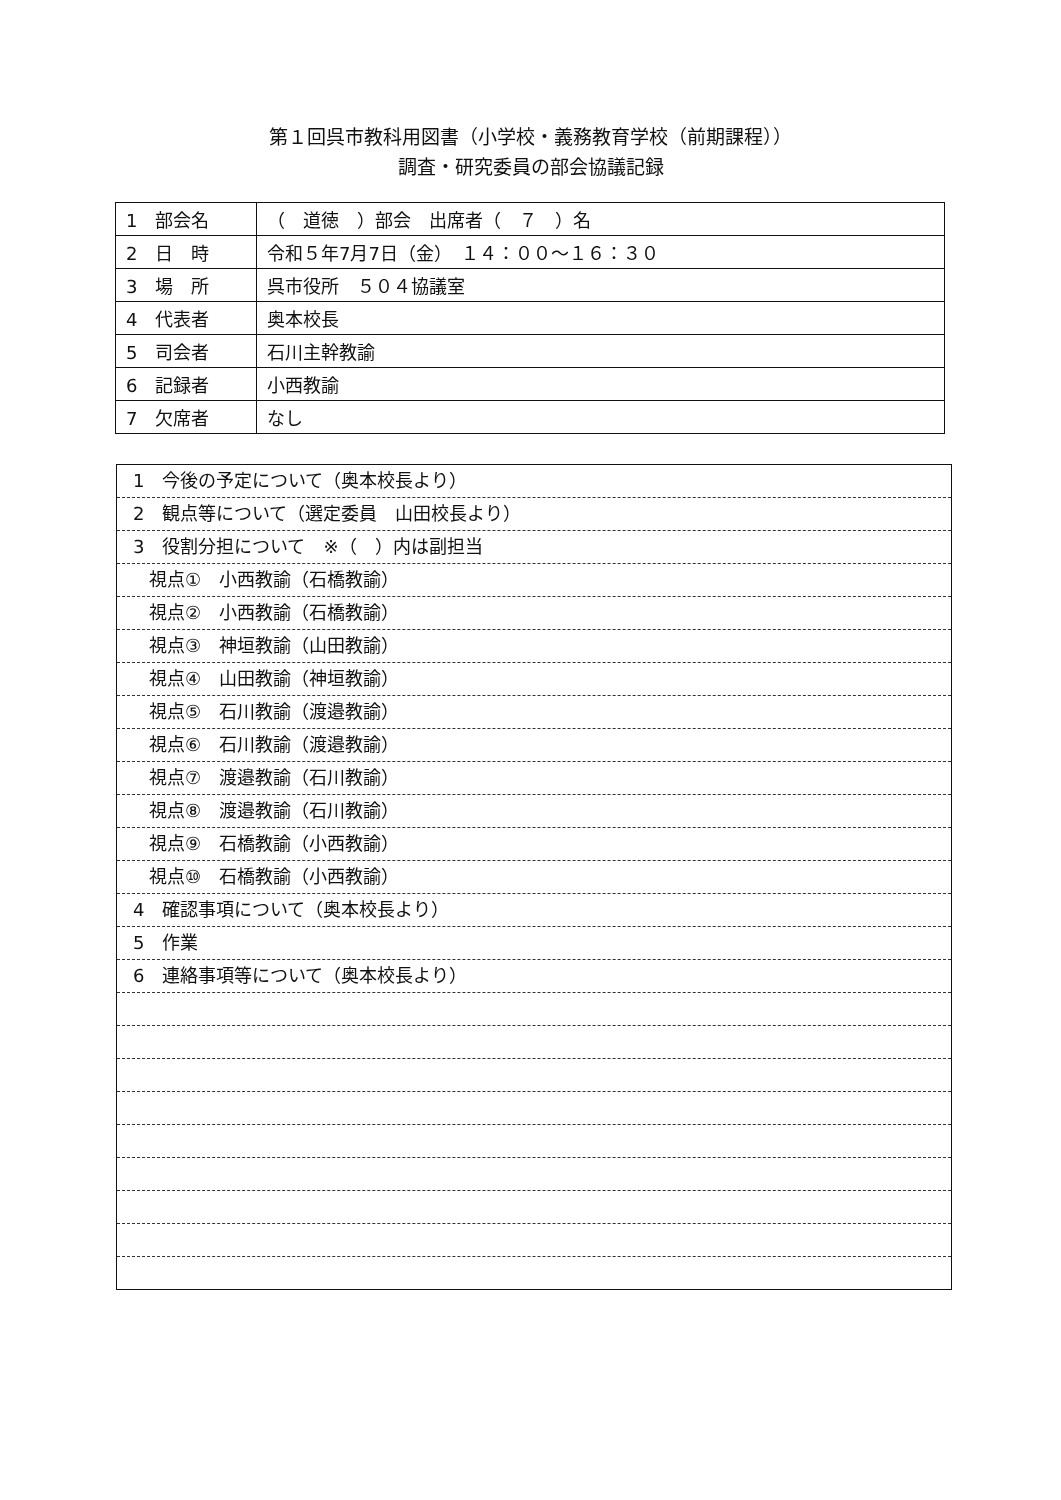第１回呉市教科用図書（小学校・義務教育学校（前期課程））
調査・研究委員の部会協議記録
| 1 部会名 | （ 道徳 ）部会 出席者（ ７ ）名 |
| 2 日 時 | 令和５年7月7日（金） １４：００～１６：３０ |
| 3 場 所 | 呉市役所 ５０４協議室 |
| 4 代表者 | 奥本校長 |
| 5 司会者 | 石川主幹教諭 |
| 6 記録者 | 小西教諭 |
| 7 欠席者 | なし |
1　今後の予定について（奥本校長より）
2　観点等について（選定委員　山田校長より）
3　役割分担について　※（　）内は副担当
視点①　小西教諭（石橋教諭）
視点②　小西教諭（石橋教諭）
視点③　神垣教諭（山田教諭）
視点④　山田教諭（神垣教諭）
視点⑤　石川教諭（渡邉教諭）
視点⑥　石川教諭（渡邉教諭）
視点⑦　渡邉教諭（石川教諭）
視点⑧　渡邉教諭（石川教諭）
視点⑨　石橋教諭（小西教諭）
視点⑩　石橋教諭（小西教諭）
4　確認事項について（奥本校長より）
5　作業
6　連絡事項等について（奥本校長より）